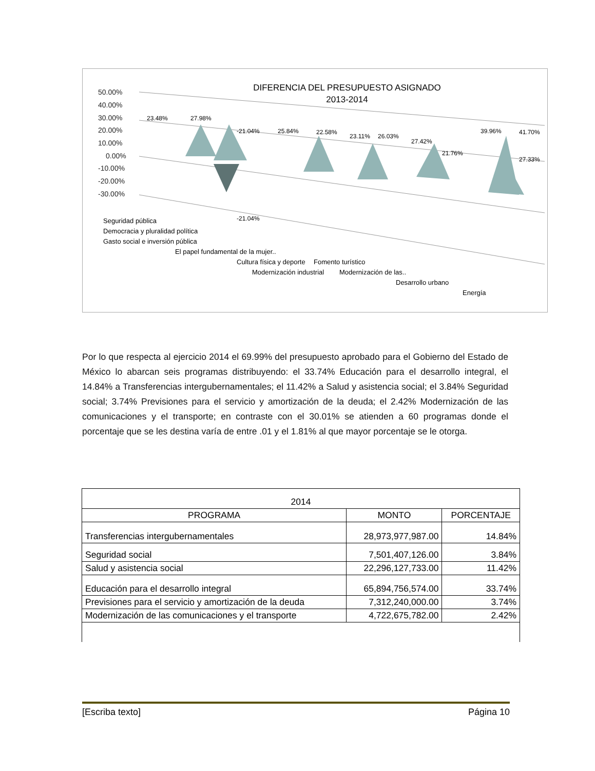DIFERENCIA DEL PRESUPUESTO ASIGNADO
2013-2014
50.00%
40.00%
30.00%
20.00%
10.00%
0.00%
-10.00%
-20.00%
-30.00%
23.48%
27.98%
-21.04%
-21.04%
25.84%
22.58%
23.11%
26.03%
27.42%
21.76%
39.96%
41.70%
27.33%
Seguridad pública
Democracia y pluralidad política
Gasto social e inversión pública
El papel fundamental de la mujer..
Cultura física y deporte
Modernización industrial
Fomento turístico
Modernización de las..
Desarrollo urbano
Energía
Por lo que respecta al ejercicio 2014 el 69.99% del presupuesto aprobado para el Gobierno del Estado de México lo abarcan seis programas distribuyendo: el 33.74% Educación para el desarrollo integral, el 14.84% a Transferencias intergubernamentales; el 11.42% a Salud y asistencia social; el 3.84% Seguridad social; 3.74% Previsiones para el servicio y amortización de la deuda; el 2.42% Modernización de las comunicaciones y el transporte; en contraste con el 30.01% se atienden a 60 programas donde el porcentaje que se les destina varía de entre .01 y el 1.81% al que mayor porcentaje se le otorga.
| 2014 | | |
| --- | --- | --- |
| PROGRAMA | MONTO | PORCENTAJE |
| Transferencias intergubernamentales | 28,973,977,987.00 | 14.84% |
| Seguridad social | 7,501,407,126.00 | 3.84% |
| Salud y asistencia social | 22,296,127,733.00 | 11.42% |
| Educación para el desarrollo integral | 65,894,756,574.00 | 33.74% |
| Previsiones para el servicio y amortización de la deuda | 7,312,240,000.00 | 3.74% |
| Modernización de las comunicaciones y el transporte | 4,722,675,782.00 | 2.42% |
[Escriba texto] Página 10